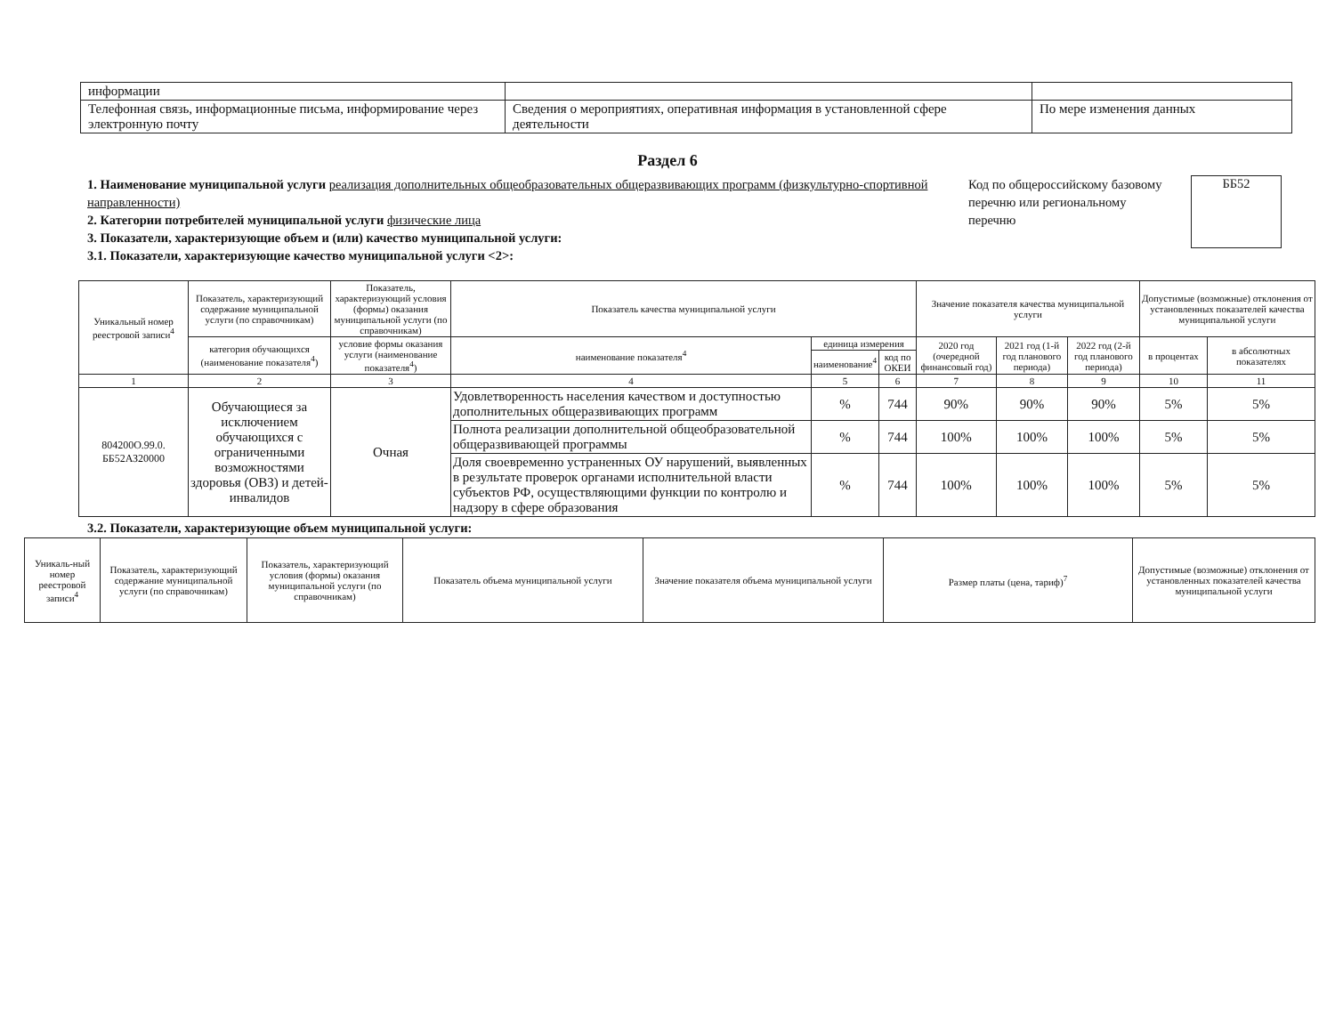| информации | | |
| Телефонная связь, информационные письма, информирование через электронную почту | Сведения о мероприятиях, оперативная информация в установленной сфере деятельности | По мере изменения данных |
Раздел 6
1. Наименование муниципальной услуги реализация дополнительных общеобразовательных общеразвивающих программ (физкультурно-спортивной направленности)
2. Категории потребителей муниципальной услуги физические лица
3. Показатели, характеризующие объем и (или) качество муниципальной услуги:
3.1. Показатели, характеризующие качество муниципальной услуги <2>:
Код по общероссийскому базовому перечню или региональному перечню
ББ52
| Уникальный номер реестровой записи<sup>4</sup> | Показатель, характеризующий содержание муниципальной услуги (по справочникам) | Показатель, характеризующий условия (формы) оказания муниципальной услуги (по справочникам) | Показатель качества муниципальной услуги | | | Значение показателя качества муниципальной услуги | | | Допустимые (возможные) отклонения от установленных показателей качества муниципальной услуги | |
| | категория обучающихся (наименование показателя<sup>4</sup>) | условие формы оказания услуги (наименование показателя<sup>4</sup>) | наименование показателя<sup>4</sup> | единица измерения | | 2020 год (очередной финансовый год) | 2021 год (1-й год планового периода) | 2022 год (2-й год планового периода) | в процентах | в абсолютных показателях |
| | | | | наименование<sup>4</sup> | код по ОКЕИ | | | | | |
| 1 | 2 | 3 | 4 | 5 | 6 | 7 | 8 | 9 | 10 | 11 |
| 804200О.99.0. ББ52АЗ20000 | Обучающиеся за исключением обучающихся с ограниченными возможностями здоровья (ОВЗ) и детей-инвалидов | Очная | Удовлетворенность населения качеством и доступностью дополнительных общеразвивающих программ | % | 744 | 90% | 90% | 90% | 5% | 5% |
| | | | Полнота реализации дополнительной общеобразовательной общеразвивающей программы | % | 744 | 100% | 100% | 100% | 5% | 5% |
| | | | Доля своевременно устраненных ОУ нарушений, выявленных в результате проверок органами исполнительной власти субъектов РФ, осуществляющими функции по контролю и надзору в сфере образования | % | 744 | 100% | 100% | 100% | 5% | 5% |
3.2. Показатели, характеризующие объем муниципальной услуги:
| Уникаль-ный номер реестровой записи<sup>4</sup> | Показатель, характеризующий содержание муниципальной услуги (по справочникам) | Показатель, характеризующий условия (формы) оказания муниципальной услуги (по справочникам) | Показатель объема муниципальной услуги | Значение показателя объема муниципальной услуги | Размер платы (цена, тариф)<sup>7</sup> | Допустимые (возможные) отклонения от установленных показателей качества муниципальной услуги |